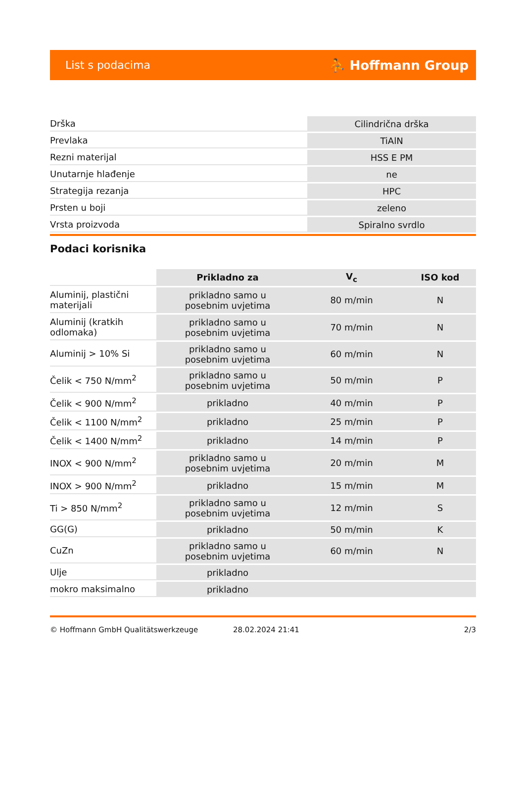List s podacima ⛹ Hoffmann Group
| Drška | Cilindrična drška |
| Prevlaka | TiAlN |
| Rezni materijal | HSS E PM |
| Unutarnje hlađenje | ne |
| Strategija rezanja | HPC |
| Prsten u boji | zeleno |
| Vrsta proizvoda | Spiralno svrdlo |
Podaci korisnika
| | Prikladno za | V<sub>c</sub> | ISO kod |
| --- | --- | --- | --- |
| Aluminij, plastični materijali | prikladno samo u posebnim uvjetima | 80 m/min | N |
| Aluminij (kratkih odlomaka) | prikladno samo u posebnim uvjetima | 70 m/min | N |
| Aluminij > 10% Si | prikladno samo u posebnim uvjetima | 60 m/min | N |
| Čelik < 750 N/mm<sup>2</sup> | prikladno samo u posebnim uvjetima | 50 m/min | P |
| Čelik < 900 N/mm<sup>2</sup> | prikladno | 40 m/min | P |
| Čelik < 1100 N/mm<sup>2</sup> | prikladno | 25 m/min | P |
| Čelik < 1400 N/mm<sup>2</sup> | prikladno | 14 m/min | P |
| INOX < 900 N/mm<sup>2</sup> | prikladno samo u posebnim uvjetima | 20 m/min | M |
| INOX > 900 N/mm<sup>2</sup> | prikladno | 15 m/min | M |
| Ti > 850 N/mm<sup>2</sup> | prikladno samo u posebnim uvjetima | 12 m/min | S |
| GG(G) | prikladno | 50 m/min | K |
| CuZn | prikladno samo u posebnim uvjetima | 60 m/min | N |
| Ulje | prikladno | | |
| mokro maksimalno | prikladno | | |
© Hoffmann GmbH Qualitätswerkzeuge 28.02.2024 21:41 2/3